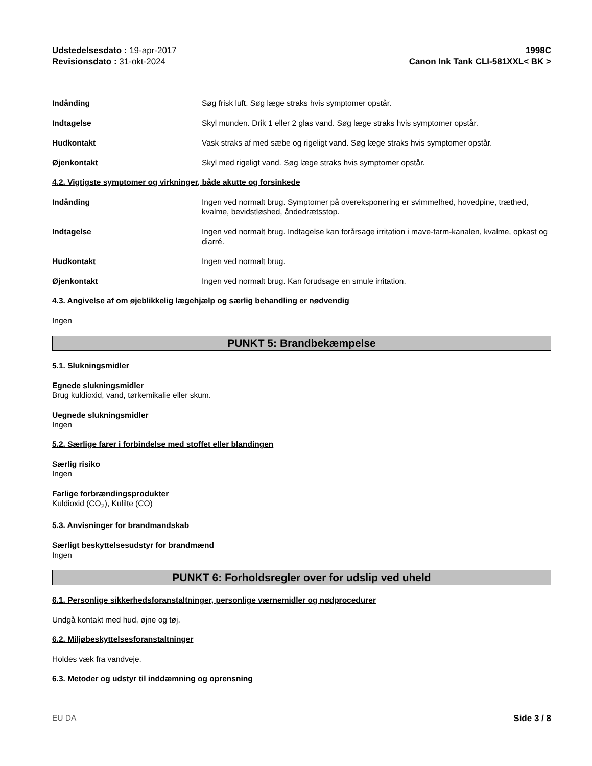Udstedelsesdato : 19-apr-2017
Revisionsdato : 31-okt-2024
1998C
Canon Ink Tank CLI-581XXL< BK >
Indånding Søg frisk luft. Søg læge straks hvis symptomer opstår.
Indtagelse Skyl munden. Drik 1 eller 2 glas vand. Søg læge straks hvis symptomer opstår.
Hudkontakt Vask straks af med sæbe og rigeligt vand. Søg læge straks hvis symptomer opstår.
Øjenkontakt Skyl med rigeligt vand. Søg læge straks hvis symptomer opstår.
4.2. Vigtigste symptomer og virkninger, både akutte og forsinkede
Indånding Ingen ved normalt brug. Symptomer på overeksponering er svimmelhed, hovedpine, træthed, kvalme, bevidstløshed, åndedrætsstop.
Indtagelse Ingen ved normalt brug. Indtagelse kan forårsage irritation i mave-tarm-kanalen, kvalme, opkast og diarré.
Hudkontakt Ingen ved normalt brug.
Øjenkontakt Ingen ved normalt brug. Kan forudsage en smule irritation.
4.3. Angivelse af om øjeblikkelig lægehjælp og særlig behandling er nødvendig
Ingen
PUNKT 5: Brandbekæmpelse
5.1. Slukningsmidler
Egnede slukningsmidler
Brug kuldioxid, vand, tørkemikalie eller skum.
Uegnede slukningsmidler
Ingen
5.2. Særlige farer i forbindelse med stoffet eller blandingen
Særlig risiko
Ingen
Farlige forbrændingsprodukter
Kuldioxid (CO<sub>2</sub>), Kulilte (CO)
5.3. Anvisninger for brandmandskab
Særligt beskyttelsesudstyr for brandmænd
Ingen
PUNKT 6: Forholdsregler over for udslip ved uheld
6.1. Personlige sikkerhedsforanstaltninger, personlige værnemidler og nødprocedurer
Undgå kontakt med hud, øjne og tøj.
6.2. Miljøbeskyttelsesforanstaltninger
Holdes væk fra vandveje.
6.3. Metoder og udstyr til inddæmning og oprensning
EU DA Side 3 / 8